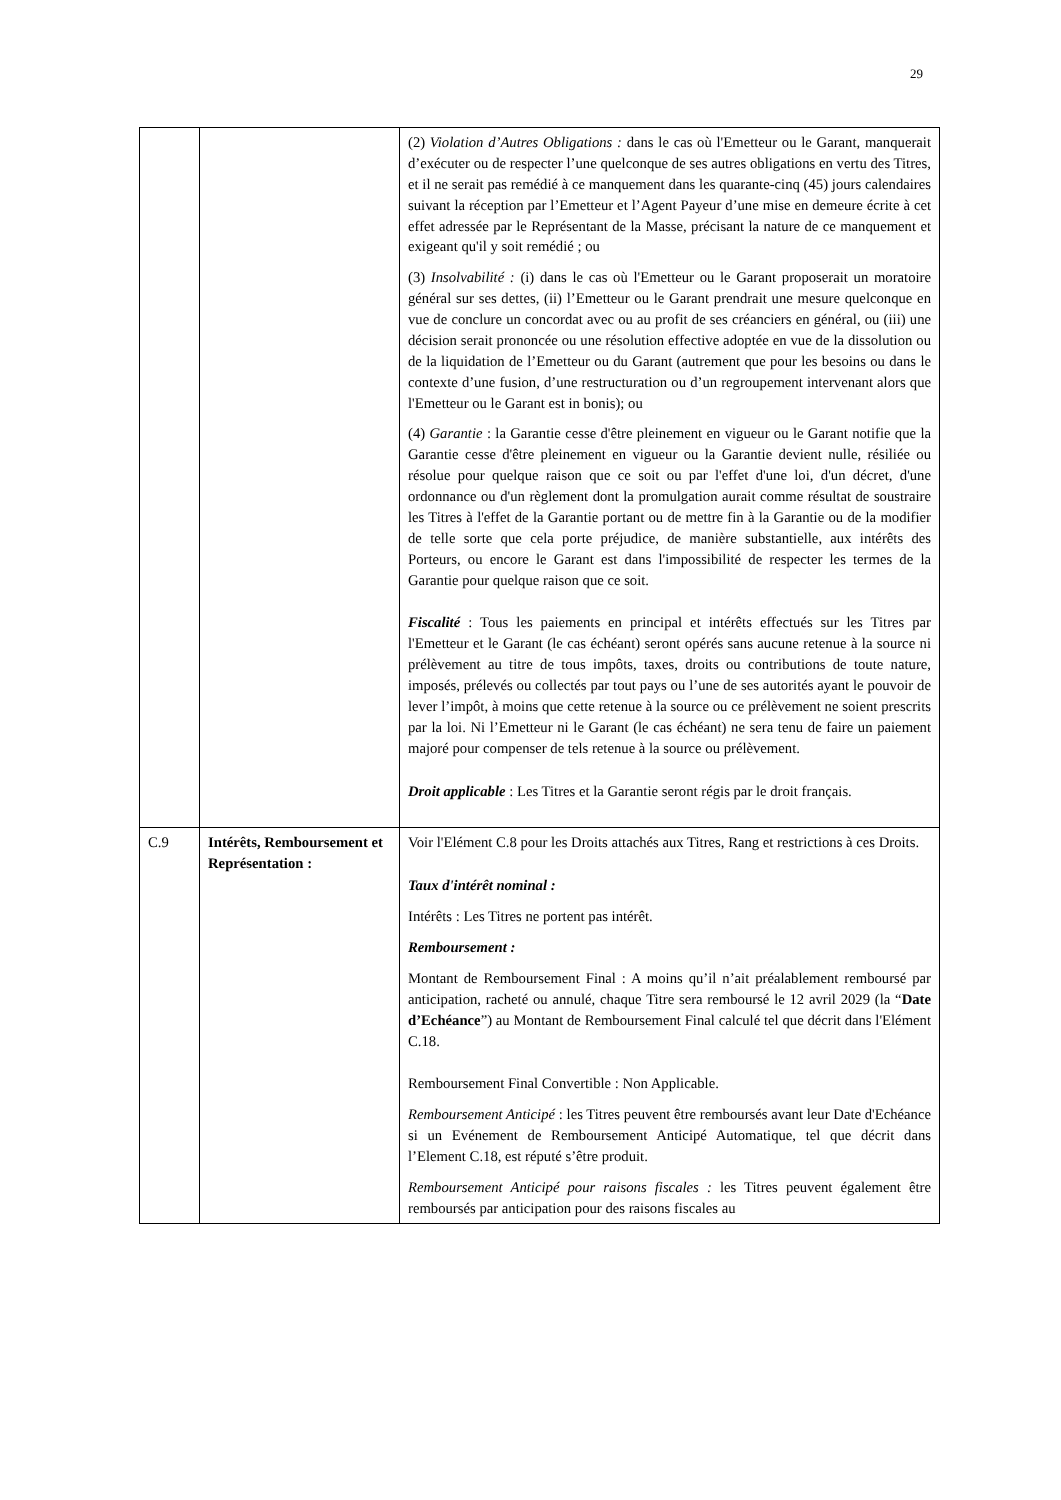29
| | | (2) Violation d’Autres Obligations : dans le cas où l'Emetteur ou le Garant, manquerait d’exécuter ou de respecter l’une quelconque de ses autres obligations en vertu des Titres, et il ne serait pas remédié à ce manquement dans les quarante-cinq (45) jours calendaires suivant la réception par l’Emetteur et l’Agent Payeur d’une mise en demeure écrite à cet effet adressée par le Représentant de la Masse, précisant la nature de ce manquement et exigeant qu'il y soit remédié ; ou (3) Insolvabilité : (i) dans le cas où l'Emetteur ou le Garant proposerait un moratoire général sur ses dettes, (ii) l’Emetteur ou le Garant prendrait une mesure quelconque en vue de conclure un concordat avec ou au profit de ses créanciers en général, ou (iii) une décision serait prononcée ou une résolution effective adoptée en vue de la dissolution ou de la liquidation de l’Emetteur ou du Garant (autrement que pour les besoins ou dans le contexte d’une fusion, d’une restructuration ou d’un regroupement intervenant alors que l'Emetteur ou le Garant est in bonis); ou (4) Garantie : la Garantie cesse d'être pleinement en vigueur ou le Garant notifie que la Garantie cesse d'être pleinement en vigueur ou la Garantie devient nulle, résiliée ou résolue pour quelque raison que ce soit ou par l'effet d'une loi, d'un décret, d'une ordonnance ou d'un règlement dont la promulgation aurait comme résultat de soustraire les Titres à l'effet de la Garantie portant ou de mettre fin à la Garantie ou de la modifier de telle sorte que cela porte préjudice, de manière substantielle, aux intérêts des Porteurs, ou encore le Garant est dans l'impossibilité de respecter les termes de la Garantie pour quelque raison que ce soit. Fiscalité : Tous les paiements en principal et intérêts effectués sur les Titres par l'Emetteur et le Garant (le cas échéant) seront opérés sans aucune retenue à la source ni prélèvement au titre de tous impôts, taxes, droits ou contributions de toute nature, imposés, prélevés ou collectés par tout pays ou l’une de ses autorités ayant le pouvoir de lever l’impôt, à moins que cette retenue à la source ou ce prélèvement ne soient prescrits par la loi. Ni l’Emetteur ni le Garant (le cas échéant) ne sera tenu de faire un paiement majoré pour compenser de tels retenue à la source ou prélèvement. Droit applicable : Les Titres et la Garantie seront régis par le droit français. |
| C.9 | Intérêts, Remboursement et Représentation : | Voir l'Elément C.8 pour les Droits attachés aux Titres, Rang et restrictions à ces Droits. Taux d'intérêt nominal : Intérêts : Les Titres ne portent pas intérêt. Remboursement : Montant de Remboursement Final : A moins qu’il n’ait préalablement remboursé par anticipation, racheté ou annulé, chaque Titre sera remboursé le 12 avril 2029 (la “ Date d’Echéance ”) au Montant de Remboursement Final calculé tel que décrit dans l'Elément C.18. Remboursement Final Convertible : Non Applicable. Remboursement Anticipé : les Titres peuvent être remboursés avant leur Date d'Echéance si un Evénement de Remboursement Anticipé Automatique, tel que décrit dans l’Element C.18, est réputé s’être produit. Remboursement Anticipé pour raisons fiscales : les Titres peuvent également être remboursés par anticipation pour des raisons fiscales au |